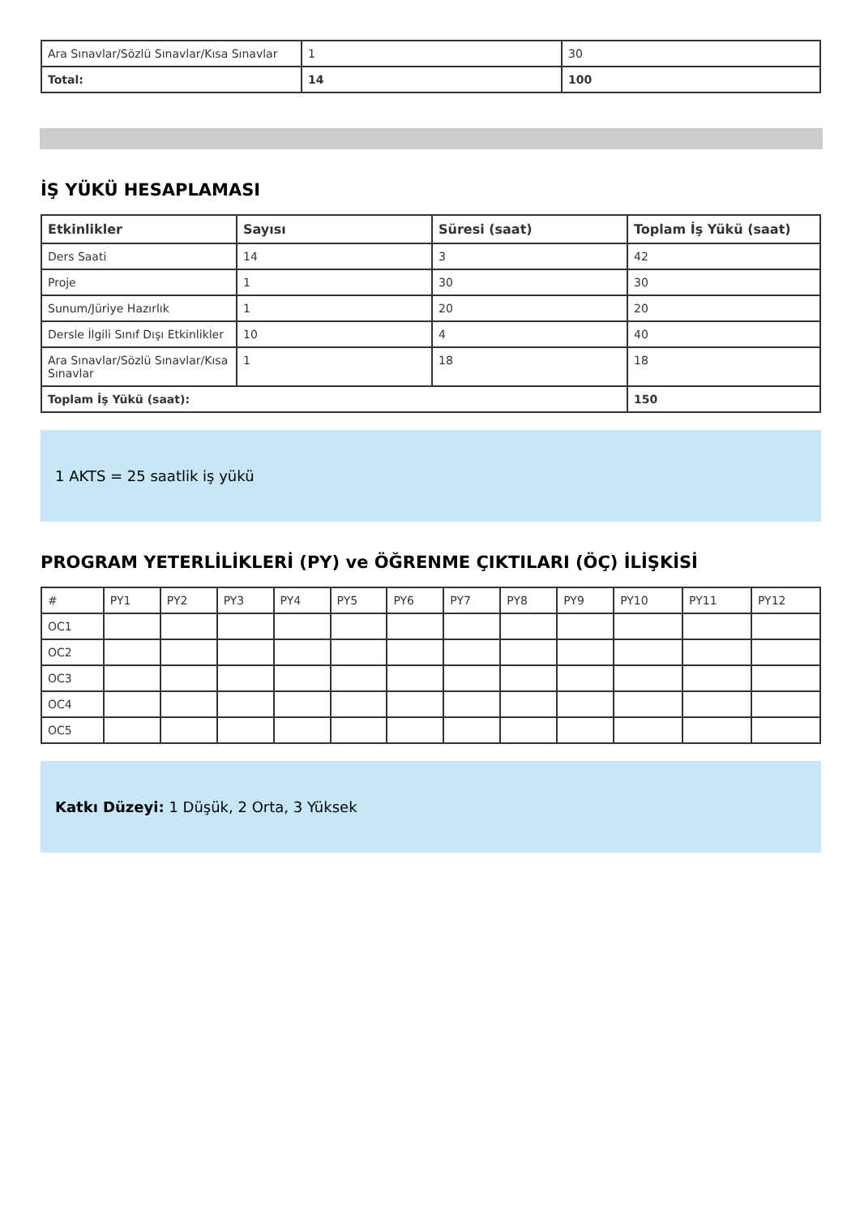| Ara Sınavlar/Sözlü Sınavlar/Kısa Sınavlar | 1 | 30 |
| Total: | 14 | 100 |
İŞ YÜKÜ HESAPLAMASI
| Etkinlikler | Sayısı | Süresi (saat) | Toplam İş Yükü (saat) |
| --- | --- | --- | --- |
| Ders Saati | 14 | 3 | 42 |
| Proje | 1 | 30 | 30 |
| Sunum/Jüriye Hazırlık | 1 | 20 | 20 |
| Dersle İlgili Sınıf Dışı Etkinlikler | 10 | 4 | 40 |
| Ara Sınavlar/Sözlü Sınavlar/Kısa Sınavlar | 1 | 18 | 18 |
| Toplam İş Yükü (saat): | | | 150 |
1 AKTS = 25 saatlik iş yükü
PROGRAM YETERLİLİKLERİ (PY) ve ÖĞRENME ÇIKTILARI (ÖÇ) İLİŞKİSİ
| # | PY1 | PY2 | PY3 | PY4 | PY5 | PY6 | PY7 | PY8 | PY9 | PY10 | PY11 | PY12 |
| OC1 | | | | | | | | | | | | |
| OC2 | | | | | | | | | | | | |
| OC3 | | | | | | | | | | | | |
| OC4 | | | | | | | | | | | | |
| OC5 | | | | | | | | | | | | |
Katkı Düzeyi: 1 Düşük, 2 Orta, 3 Yüksek